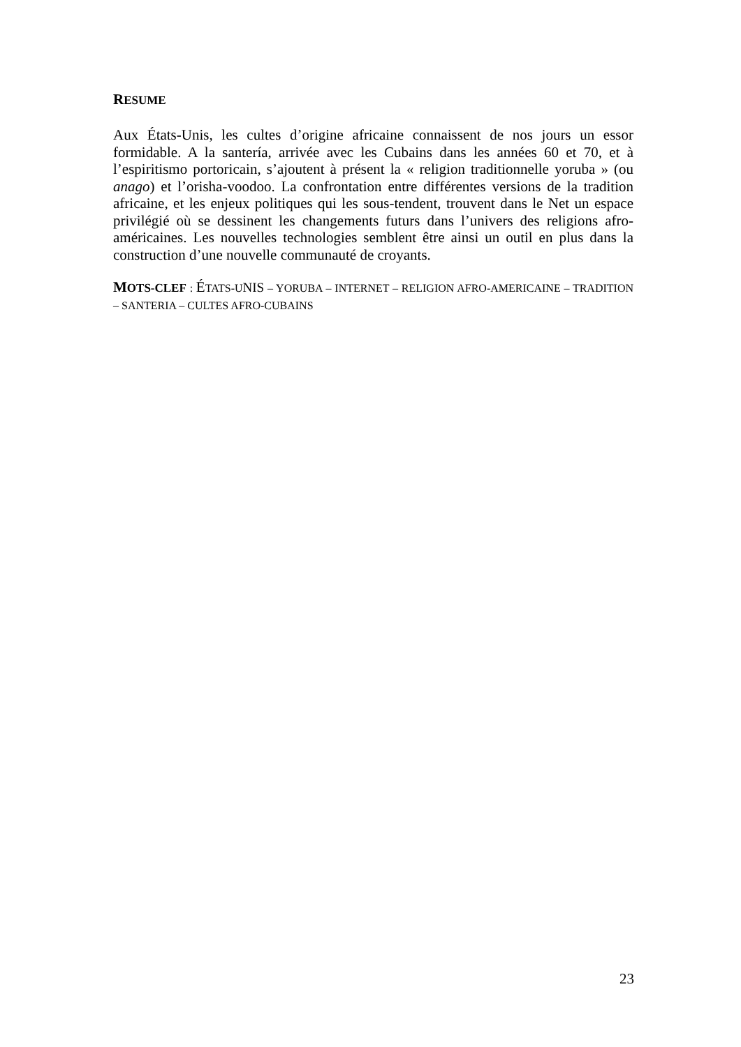RESUME
Aux États-Unis, les cultes d’origine africaine connaissent de nos jours un essor formidable. A la santería, arrivée avec les Cubains dans les années 60 et 70, et à l’espiritismo portoricain, s’ajoutent à présent la « religion traditionnelle yoruba » (ou anago) et l’orisha-voodoo. La confrontation entre différentes versions de la tradition africaine, et les enjeux politiques qui les sous-tendent, trouvent dans le Net un espace privilégié où se dessinent les changements futurs dans l’univers des religions afro-américaines. Les nouvelles technologies semblent être ainsi un outil en plus dans la construction d’une nouvelle communauté de croyants.
MOTS-CLEF : ÉTATS-UNIS – YORUBA – INTERNET – RELIGION AFRO-AMERICAINE – TRADITION – SANTERIA – CULTES AFRO-CUBAINS
23